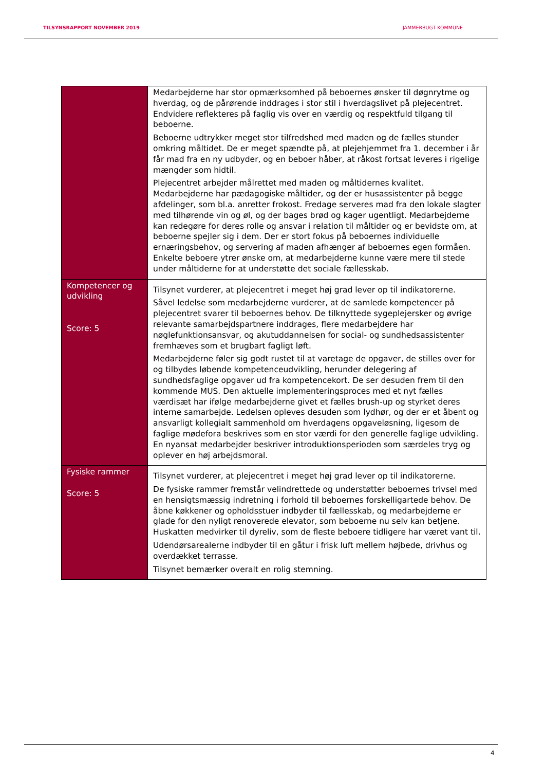TILSYNSRAPPORT NOVEMBER 2019 JAMMERBUGT KOMMUNE
| | Medarbejderne har stor opmærksomhed på beboernes ønsker til døgnrytme og hverdag, og de pårørende inddrages i stor stil i hverdagslivet på plejecentret. Endvidere reflekteres på faglig vis over en værdig og respektfuld tilgang til beboerne. Beboerne udtrykker meget stor tilfredshed med maden og de fælles stunder omkring måltidet. De er meget spændte på, at plejehjemmet fra 1. december i år får mad fra en ny udbyder, og en beboer håber, at råkost fortsat leveres i rigelige mængder som hidtil. Plejecentret arbejder målrettet med maden og måltidernes kvalitet. Medarbejderne har pædagogiske måltider, og der er husassistenter på begge afdelinger, som bl.a. anretter frokost. Fredage serveres mad fra den lokale slagter med tilhørende vin og øl, og der bages brød og kager ugentligt. Medarbejderne kan redegøre for deres rolle og ansvar i relation til måltider og er bevidste om, at beboerne spejler sig i dem. Der er stort fokus på beboernes individuelle ernæringsbehov, og servering af maden afhænger af beboernes egen formåen. Enkelte beboere ytrer ønske om, at medarbejderne kunne være mere til stede under måltiderne for at understøtte det sociale fællesskab. |
| Kompetencer og udvikling Score: 5 | Tilsynet vurderer, at plejecentret i meget høj grad lever op til indikatorerne. Såvel ledelse som medarbejderne vurderer, at de samlede kompetencer på plejecentret svarer til beboernes behov. De tilknyttede sygeplejersker og øvrige relevante samarbejdspartnere inddrages, flere medarbejdere har nøglefunktionsansvar, og akutuddannelsen for social- og sundhedsassistenter fremhæves som et brugbart fagligt løft. Medarbejderne føler sig godt rustet til at varetage de opgaver, de stilles over for og tilbydes løbende kompetenceudvikling, herunder delegering af sundhedsfaglige opgaver ud fra kompetencekort. De ser desuden frem til den kommende MUS. Den aktuelle implementeringsproces med et nyt fælles værdisæt har ifølge medarbejderne givet et fælles brush-up og styrket deres interne samarbejde. Ledelsen opleves desuden som lydhør, og der er et åbent og ansvarligt kollegialt sammenhold om hverdagens opgaveløsning, ligesom de faglige mødefora beskrives som en stor værdi for den generelle faglige udvikling. En nyansat medarbejder beskriver introduktionsperioden som særdeles tryg og oplever en høj arbejdsmoral. |
| Fysiske rammer Score: 5 | Tilsynet vurderer, at plejecentret i meget høj grad lever op til indikatorerne. De fysiske rammer fremstår velindrettede og understøtter beboernes trivsel med en hensigtsmæssig indretning i forhold til beboernes forskelligartede behov. De åbne køkkener og opholdsstuer indbyder til fællesskab, og medarbejderne er glade for den nyligt renoverede elevator, som beboerne nu selv kan betjene. Huskatten medvirker til dyreliv, som de fleste beboere tidligere har været vant til. Udendørsarealerne indbyder til en gåtur i frisk luft mellem højbede, drivhus og overdækket terrasse. Tilsynet bemærker overalt en rolig stemning. |
4